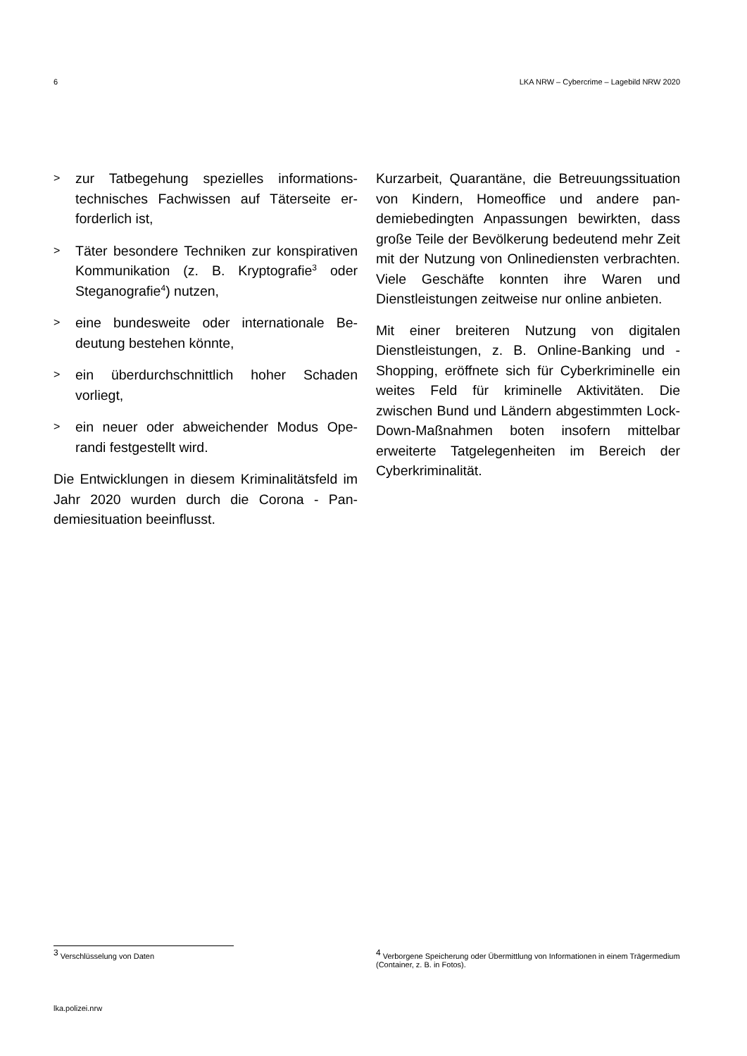6 LKA NRW – Cybercrime – Lagebild NRW 2020
> zur Tatbegehung spezielles informations­technisches Fachwissen auf Täterseite er­forderlich ist,
> Täter besondere Techniken zur konspira­tiven Kommunikation (z. B. Kryptografie<sup>3</sup> oder Steganografie<sup>4</sup>) nutzen,
> eine bundesweite oder internationale Be­deutung bestehen könnte,
> ein überdurchschnittlich hoher Schaden vorliegt,
> ein neuer oder abweichender Modus Ope­randi festgestellt wird.
Die Entwicklungen in diesem Kriminalitätsfeld im Jahr 2020 wurden durch die Corona - Pan­demiesituation beeinflusst.
Kurzarbeit, Quarantäne, die Betreuungssitua­tion von Kindern, Homeoffice und andere pan­demiebedingten Anpassungen bewirkten, dass große Teile der Bevölkerung bedeutend mehr Zeit mit der Nutzung von Onlinediensten verbrachten. Viele Geschäfte konnten ihre Waren und Dienstleistungen zeitweise nur on­line anbieten.
Mit einer breiteren Nutzung von digitalen Dienstleistungen, z. B. Online-Banking und -Shopping, eröffnete sich für Cyberkriminelle ein weites Feld für kriminelle Aktivitäten. Die zwischen Bund und Ländern abgestimmten Lock-Down-Maßnahmen boten insofern mit­telbar erweiterte Tatgelegenheiten im Bereich der Cyberkriminalität.
<sup>3</sup> Verschlüsselung von Daten
<sup>4</sup> Verborgene Speicherung oder Übermittlung von Informationen in einem Trägermedium (Container, z. B. in Fotos).
lka.polizei.nrw